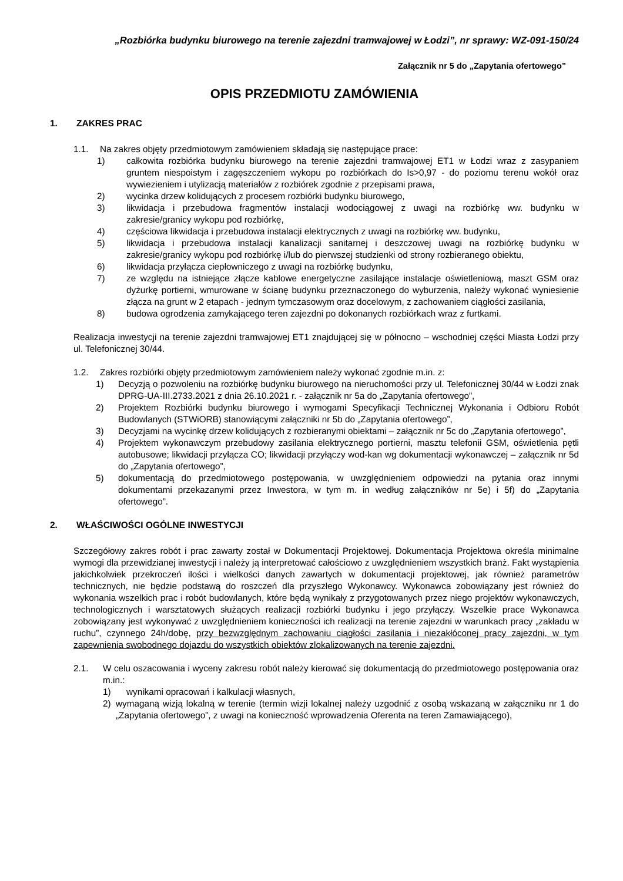„Rozbiórka budynku biurowego na terenie zajezdni tramwajowej w Łodzi”, nr sprawy: WZ-091-150/24
Załącznik nr 5 do „Zapytania ofertowego”
OPIS PRZEDMIOTU ZAMÓWIENIA
1. ZAKRES PRAC
1.1. Na zakres objęty przedmiotowym zamówieniem składają się następujące prace:
1) całkowita rozbiórka budynku biurowego na terenie zajezdni tramwajowej ET1 w Łodzi wraz z zasypaniem gruntem niespoistym i zagęszczeniem wykopu po rozbiórkach do Is>0,97 - do poziomu terenu wokół oraz wywiezieniem i utylizacją materiałów z rozbiórek zgodnie z przepisami prawa,
2) wycinka drzew kolidujących z procesem rozbiórki budynku biurowego,
3) likwidacja i przebudowa fragmentów instalacji wodociągowej z uwagi na rozbiórkę ww. budynku w zakresie/granicy wykopu pod rozbiórkę,
4) częściowa likwidacja i przebudowa instalacji elektrycznych z uwagi na rozbiórkę ww. budynku,
5) likwidacja i przebudowa instalacji kanalizacji sanitarnej i deszczowej uwagi na rozbiórkę budynku w zakresie/granicy wykopu pod rozbiórkę i/lub do pierwszej studzienki od strony rozbieranego obiektu,
6) likwidacja przyłącza ciepłowniczego z uwagi na rozbiórkę budynku,
7) ze względu na istniejące złącze kablowe energetyczne zasilające instalacje oświetleniową, maszt GSM oraz dyżurkę portierni, wmurowane w ścianę budynku przeznaczonego do wyburzenia, należy wykonać wyniesienie złącza na grunt w 2 etapach - jednym tymczasowym oraz docelowym, z zachowaniem ciągłości zasilania,
8) budowa ogrodzenia zamykającego teren zajezdni po dokonanych rozbiórkach wraz z furtkami.
Realizacja inwestycji na terenie zajezdni tramwajowej ET1 znajdującej się w północno – wschodniej części Miasta Łodzi przy ul. Telefonicznej 30/44.
1.2. Zakres rozbiórki objęty przedmiotowym zamówieniem należy wykonać zgodnie m.in. z:
1) Decyzją o pozwoleniu na rozbiórkę budynku biurowego na nieruchomości przy ul. Telefonicznej 30/44 w Łodzi znak DPRG-UA-III.2733.2021 z dnia 26.10.2021 r. - załącznik nr 5a do „Zapytania ofertowego”,
2) Projektem Rozbiórki budynku biurowego i wymogami Specyfikacji Technicznej Wykonania i Odbioru Robót Budowlanych (STWiORB) stanowiącymi załączniki nr 5b do „Zapytania ofertowego”,
3) Decyzjami na wycinkę drzew kolidujących z rozbieranymi obiektami – załącznik nr 5c do „Zapytania ofertowego”,
4) Projektem wykonawczym przebudowy zasilania elektrycznego portierni, masztu telefonii GSM, oświetlenia pętli autobusowe; likwidacji przyłącza CO; likwidacji przyłączy wod-kan wg dokumentacji wykonawczej – załącznik nr 5d do „Zapytania ofertowego”,
5) dokumentacją do przedmiotowego postępowania, w uwzględnieniem odpowiedzi na pytania oraz innymi dokumentami przekazanymi przez Inwestora, w tym m. in według załączników nr 5e) i 5f) do „Zapytania ofertowego”.
2. WŁAŚCIWOŚCI OGÓLNE INWESTYCJI
Szczegółowy zakres robót i prac zawarty został w Dokumentacji Projektowej. Dokumentacja Projektowa określa minimalne wymogi dla przewidzianej inwestycji i należy ją interpretować całościowo z uwzględnieniem wszystkich branż. Fakt wystąpienia jakichkolwiek przekroczeń ilości i wielkości danych zawartych w dokumentacji projektowej, jak również parametrów technicznych, nie będzie podstawą do roszczeń dla przyszłego Wykonawcy. Wykonawca zobowiązany jest również do wykonania wszelkich prac i robót budowlanych, które będą wynikały z przygotowanych przez niego projektów wykonawczych, technologicznych i warsztatowych służących realizacji rozbiórki budynku i jego przyłączy. Wszelkie prace Wykonawca zobowiązany jest wykonywać z uwzględnieniem konieczności ich realizacji na terenie zajezdni w warunkach pracy „zakładu w ruchu”, czynnego 24h/dobę, przy bezwzględnym zachowaniu ciągłości zasilania i niezakłóconej pracy zajezdni, w tym zapewnienia swobodnego dojazdu do wszystkich obiektów zlokalizowanych na terenie zajezdni.
2.1. W celu oszacowania i wyceny zakresu robót należy kierować się dokumentacją do przedmiotowego postępowania oraz m.in.:
1) wynikami opracowań i kalkulacji własnych,
2) wymaganą wizją lokalną w terenie (termin wizji lokalnej należy uzgodnić z osobą wskazaną w załączniku nr 1 do „Zapytania ofertowego”, z uwagi na konieczność wprowadzenia Oferenta na teren Zamawiającego),